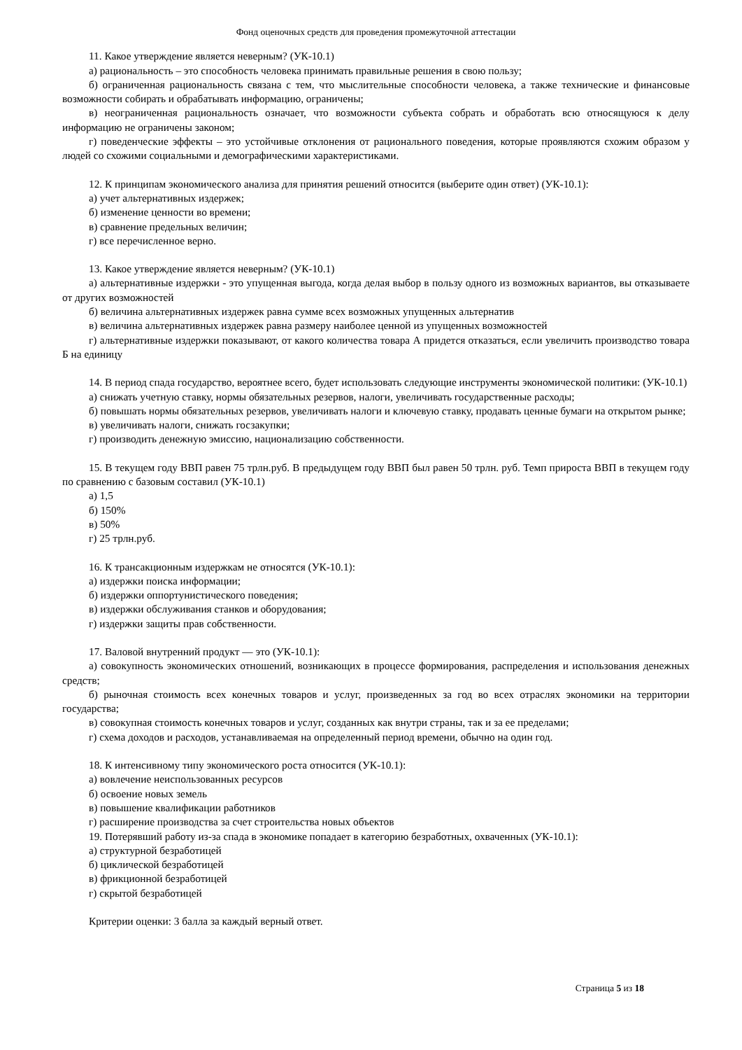Фонд оценочных средств для проведения промежуточной аттестации
11. Какое утверждение является неверным? (УК-10.1)
а) рациональность – это способность человека принимать правильные решения в свою пользу;
б) ограниченная рациональность связана с тем, что мыслительные способности человека, а также технические и финансовые возможности собирать и обрабатывать информацию, ограничены;
в) неограниченная рациональность означает, что возможности субъекта собрать и обработать всю относящуюся к делу информацию не ограничены законом;
г) поведенческие эффекты – это устойчивые отклонения от рационального поведения, которые проявляются схожим образом у людей со схожими социальными и демографическими характеристиками.
12. К принципам экономического анализа для принятия решений относится (выберите один ответ) (УК-10.1):
а) учет альтернативных издержек;
б) изменение ценности во времени;
в) сравнение предельных величин;
г) все перечисленное верно.
13. Какое утверждение является неверным? (УК-10.1)
а) альтернативные издержки - это упущенная выгода, когда делая выбор в пользу одного из возможных вариантов, вы отказываете от других возможностей
б) величина альтернативных издержек равна сумме всех возможных упущенных альтернатив
в) величина альтернативных издержек равна размеру наиболее ценной из упущенных возможностей
г) альтернативные издержки показывают, от какого количества товара А придется отказаться, если увеличить производство товара Б на единицу
14. В период спада государство, вероятнее всего, будет использовать следующие инструменты экономической политики: (УК-10.1)
а) снижать учетную ставку, нормы обязательных резервов, налоги, увеличивать государственные расходы;
б) повышать нормы обязательных резервов, увеличивать налоги и ключевую ставку, продавать ценные бумаги на открытом рынке;
в) увеличивать налоги, снижать госзакупки;
г) производить денежную эмиссию, национализацию собственности.
15. В текущем году ВВП равен 75 трлн.руб. В предыдущем году ВВП был равен 50 трлн. руб. Темп прироста ВВП в текущем году по сравнению с базовым составил (УК-10.1)
а) 1,5
б) 150%
в) 50%
г) 25 трлн.руб.
16. К трансакционным издержкам не относятся (УК-10.1):
а) издержки поиска информации;
б) издержки оппортунистического поведения;
в) издержки обслуживания станков и оборудования;
г) издержки защиты прав собственности.
17. Валовой внутренний продукт — это (УК-10.1):
а) совокупность экономических отношений, возникающих в процессе формирования, распределения и использования денежных средств;
б) рыночная стоимость всех конечных товаров и услуг, произведенных за год во всех отраслях экономики на территории государства;
в) совокупная стоимость конечных товаров и услуг, созданных как внутри страны, так и за ее пределами;
г) схема доходов и расходов, устанавливаемая на определенный период времени, обычно на один год.
18. К интенсивному типу экономического роста относится (УК-10.1):
а) вовлечение неиспользованных ресурсов
б) освоение новых земель
в) повышение квалификации работников
г) расширение производства за счет строительства новых объектов
19. Потерявший работу из-за спада в экономике попадает в категорию безработных, охваченных (УК-10.1):
а) структурной безработицей
б) циклической безработицей
в) фрикционной безработицей
г) скрытой безработицей
Критерии оценки: 3 балла за каждый верный ответ.
Страница 5 из 18